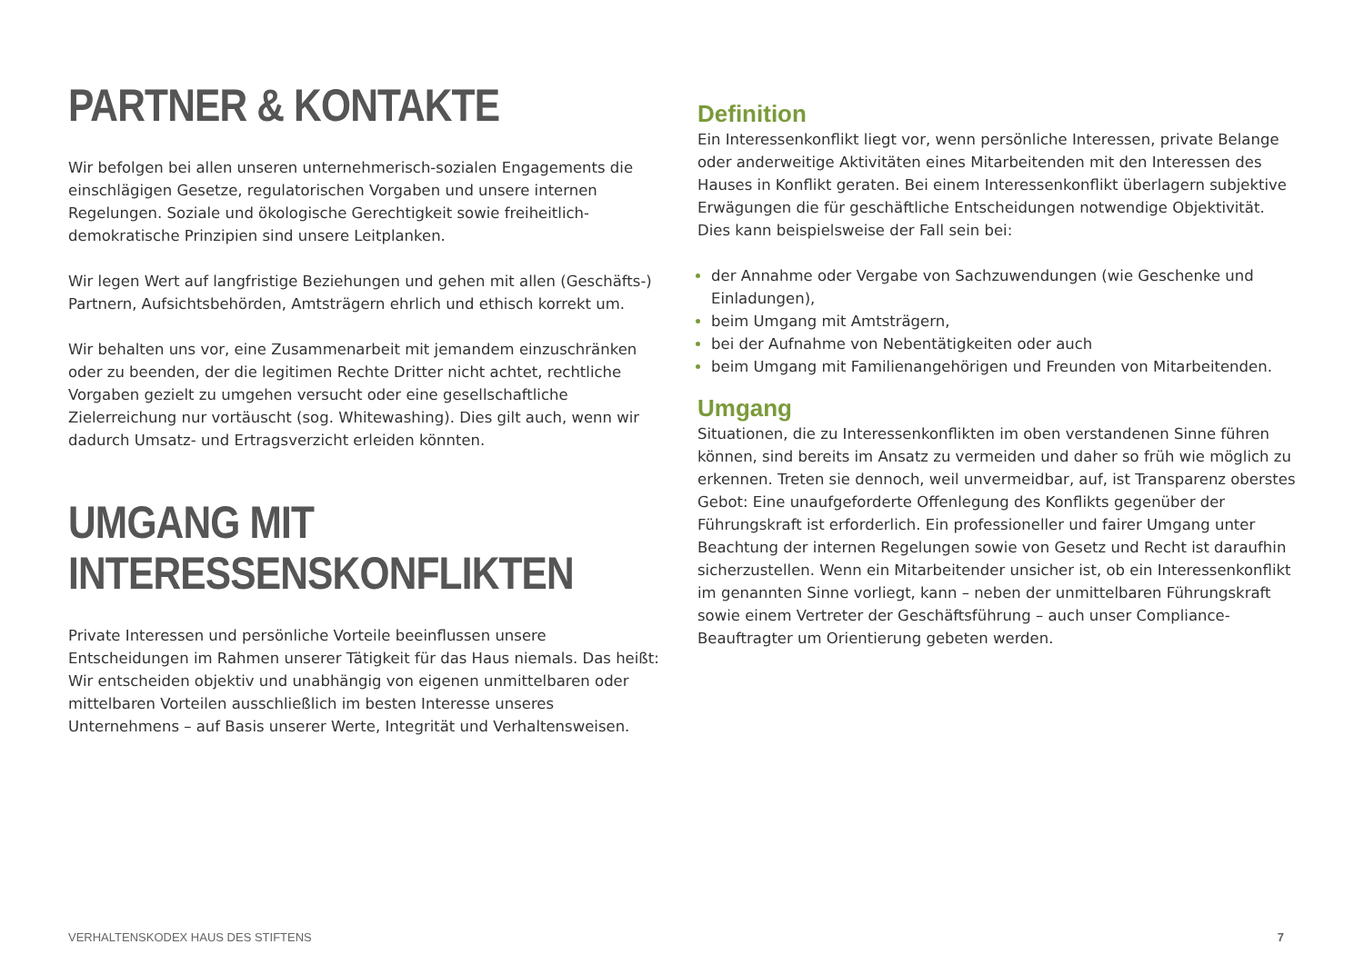PARTNER & KONTAKTE
Wir befolgen bei allen unseren unternehmerisch-sozialen Engagements die einschlägigen Gesetze, regulatorischen Vorgaben und unsere internen Regelungen. Soziale und ökologische Gerechtigkeit sowie freiheitlich-demokratische Prinzipien sind unsere Leitplanken.
Wir legen Wert auf langfristige Beziehungen und gehen mit allen (Geschäfts-) Partnern, Aufsichtsbehörden, Amtsträgern ehrlich und ethisch korrekt um.
Wir behalten uns vor, eine Zusammenarbeit mit jemandem einzuschränken oder zu beenden, der die legitimen Rechte Dritter nicht achtet, rechtliche Vorgaben gezielt zu umgehen versucht oder eine gesellschaftliche Zielerreichung nur vortäuscht (sog. Whitewashing). Dies gilt auch, wenn wir dadurch Umsatz- und Ertragsverzicht erleiden könnten.
UMGANG MIT INTERESSENSKONFLIKTEN
Private Interessen und persönliche Vorteile beeinflussen unsere Entscheidungen im Rahmen unserer Tätigkeit für das Haus niemals. Das heißt: Wir entscheiden objektiv und unabhängig von eigenen unmittelbaren oder mittelbaren Vorteilen ausschließlich im besten Interesse unseres Unternehmens – auf Basis unserer Werte, Integrität und Verhaltensweisen.
Definition
Ein Interessenkonflikt liegt vor, wenn persönliche Interessen, private Belange oder anderweitige Aktivitäten eines Mitarbeitenden mit den Interessen des Hauses in Konflikt geraten. Bei einem Interessenkonflikt überlagern subjektive Erwägungen die für geschäftliche Entscheidungen notwendige Objektivität. Dies kann beispielsweise der Fall sein bei:
der Annahme oder Vergabe von Sachzuwendungen (wie Geschenke und Einladungen),
beim Umgang mit Amtsträgern,
bei der Aufnahme von Nebentätigkeiten oder auch
beim Umgang mit Familienangehörigen und Freunden von Mitarbeitenden.
Umgang
Situationen, die zu Interessenkonflikten im oben verstandenen Sinne führen können, sind bereits im Ansatz zu vermeiden und daher so früh wie möglich zu erkennen. Treten sie dennoch, weil unvermeidbar, auf, ist Transparenz oberstes Gebot: Eine unaufgeforderte Offenlegung des Konflikts gegenüber der Führungskraft ist erforderlich. Ein professioneller und fairer Umgang unter Beachtung der internen Regelungen sowie von Gesetz und Recht ist daraufhin sicherzustellen. Wenn ein Mitarbeitender unsicher ist, ob ein Interessenkonflikt im genannten Sinne vorliegt, kann – neben der unmittelbaren Führungskraft sowie einem Vertreter der Geschäftsführung – auch unser Compliance-Beauftragter um Orientierung gebeten werden.
VERHALTENSKODEX HAUS DES STIFTENS 7